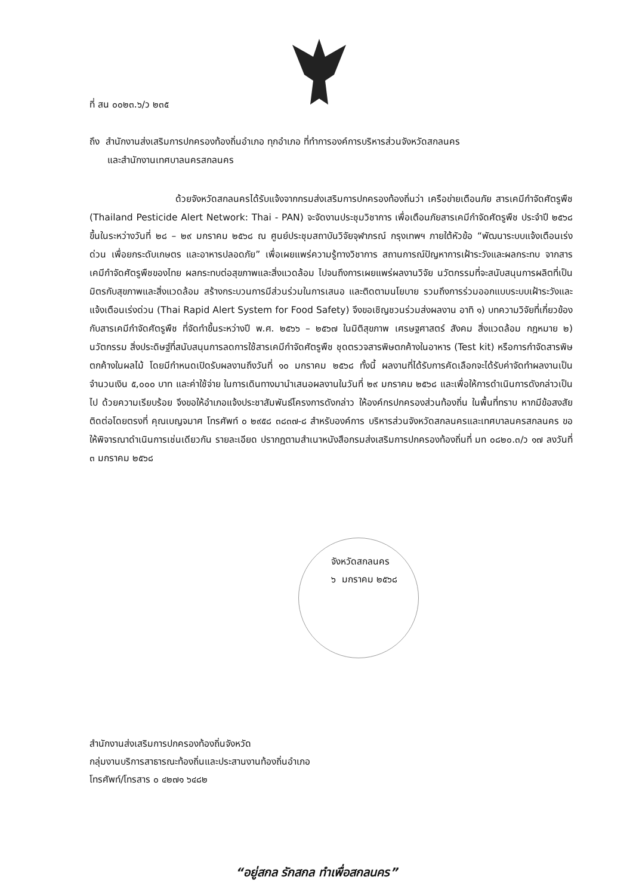ที่ สน ๐๐๒๓.๖/ว ๒๓๕
ถึง สำนักงานส่งเสริมการปกครองท้องถิ่นอำเภอ ทุกอำเภอ ที่ทำการองค์การบริหารส่วนจังหวัดสกลนคร
และสำนักงานเทศบาลนครสกลนคร
ด้วยจังหวัดสกลนครได้รับแจ้งจากกรมส่งเสริมการปกครองท้องถิ่นว่า เครือข่ายเตือนภัย สารเคมีกำจัดศัตรูพืช (Thailand Pesticide Alert Network: Thai - PAN) จะจัดงานประชุมวิชาการ เพื่อเตือนภัยสารเคมีกำจัดศัตรูพืช ประจำปี ๒๕๖๘ ขึ้นในระหว่างวันที่ ๒๘ – ๒๙ มกราคม ๒๕๖๘ ณ ศูนย์ประชุมสถาบันวิจัยจุฬาภรณ์ กรุงเทพฯ ภายใต้หัวข้อ “พัฒนาระบบแจ้งเตือนเร่งด่วน เพื่อยกระดับเกษตร และอาหารปลอดภัย” เพื่อเผยแพร่ความรู้ทางวิชาการ สถานการณ์ปัญหาการเฝ้าระวังและผลกระทบ จากสารเคมีกำจัดศัตรูพืชของไทย ผลกระทบต่อสุขภาพและสิ่งแวดล้อม ไปจนถึงการเผยแพร่ผลงานวิจัย นวัตกรรมที่จะสนับสนุนการผลิตที่เป็นมิตรกับสุขภาพและสิ่งแวดล้อม สร้างกระบวนการมีส่วนร่วมในการเสนอ และติดตามนโยบาย รวมถึงการร่วมออกแบบระบบเฝ้าระวังและแจ้งเตือนเร่งด่วน (Thai Rapid Alert System for Food Safety) จึงขอเชิญชวนร่วมส่งผลงาน อาทิ ๑) บทความวิจัยที่เกี่ยวข้องกับสารเคมีกำจัดศัตรูพืช ที่จัดทำขึ้นระหว่างปี พ.ศ. ๒๕๖๖ – ๒๕๖๗ ในมิติสุขภาพ เศรษฐศาสตร์ สังคม สิ่งแวดล้อม กฎหมาย ๒) นวัตกรรม สิ่งประดิษฐ์ที่สนับสนุนการลดการใช้สารเคมีกำจัดศัตรูพืช ชุดตรวจสารพิษตกค้างในอาหาร (Test kit) หรือการกำจัดสารพิษตกค้างในผลไม้ โดยมีกำหนดเปิดรับผลงานถึงวันที่ ๑๐ มกราคม ๒๕๖๘ ทั้งนี้ ผลงานที่ได้รับการคัดเลือกจะได้รับค่าจัดทำผลงานเป็นจำนวนเงิน ๕,๐๐๐ บาท และค่าใช้จ่าย ในการเดินทางมานำเสนอผลงานในวันที่ ๒๙ มกราคม ๒๕๖๘ และเพื่อให้การดำเนินการดังกล่าวเป็นไป ด้วยความเรียบร้อย จึงขอให้อำเภอแจ้งประชาสัมพันธ์โครงการดังกล่าว ให้องค์กรปกครองส่วนท้องถิ่น ในพื้นที่ทราบ หากมีข้อสงสัยติดต่อโดยตรงที่ คุณเบญจมาศ โทรศัพท์ ๐ ๒๙๕๘ ๓๘๓๗-๘ สำหรับองค์การ บริหารส่วนจังหวัดสกลนครและเทศบาลนครสกลนคร ขอให้พิจารณาดำเนินการเช่นเดียวกัน รายละเอียด ปรากฏตามสำเนาหนังสือกรมส่งเสริมการปกครองท้องถิ่นที่ มท ๐๘๒๐.๓/ว ๑๗ ลงวันที่ ๓ มกราคม ๒๕๖๘
จังหวัดสกลนคร
๖ มกราคม ๒๕๖๘
สำนักงานส่งเสริมการปกครองท้องถิ่นจังหวัด
กลุ่มงานบริการสาธารณะท้องถิ่นและประสานงานท้องถิ่นอำเภอ
โทรศัพท์/โทรสาร ๐ ๔๒๗๑ ๖๔๘๒
“อยู่สกล รักสกล ทำเพื่อสกลนคร”